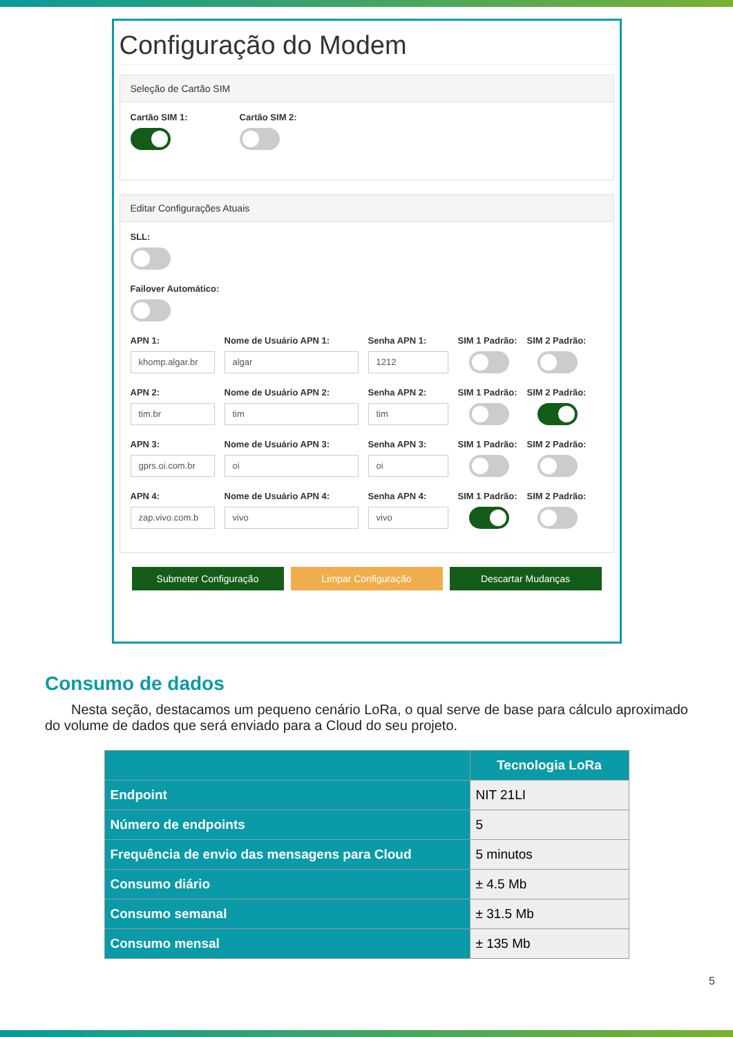Configuração do Modem
Seleção de Cartão SIM
Cartão SIM 1: Cartão SIM 2:
Editar Configurações Atuais
SLL:
Failover Automático:
APN 1:
khomp.algar.br
Nome de Usuário APN 1:
algar
Senha APN 1:
1212
SIM 1 Padrão: SIM 2 Padrão:
APN 2:
tim.br
Nome de Usuário APN 2:
tim
Senha APN 2:
tim
SIM 1 Padrão: SIM 2 Padrão:
APN 3:
gprs.oi.com.br
Nome de Usuário APN 3:
oi
Senha APN 3:
oi
SIM 1 Padrão: SIM 2 Padrão:
APN 4:
zap.vivo.com.b
Nome de Usuário APN 4:
vivo
Senha APN 4:
vivo
SIM 1 Padrão: SIM 2 Padrão:
Submeter Configuração Limpar Configuração Descartar Mudanças
Consumo de dados
Nesta seção, destacamos um pequeno cenário LoRa, o qual serve de base para cálculo aproximado do volume de dados que será enviado para a Cloud do seu projeto.
| | Tecnologia LoRa |
| --- | --- |
| Endpoint | NIT 21LI |
| Número de endpoints | 5 |
| Frequência de envio das mensagens para Cloud | 5 minutos |
| Consumo diário | ± 4.5 Mb |
| Consumo semanal | ± 31.5 Mb |
| Consumo mensal | ± 135 Mb |
5